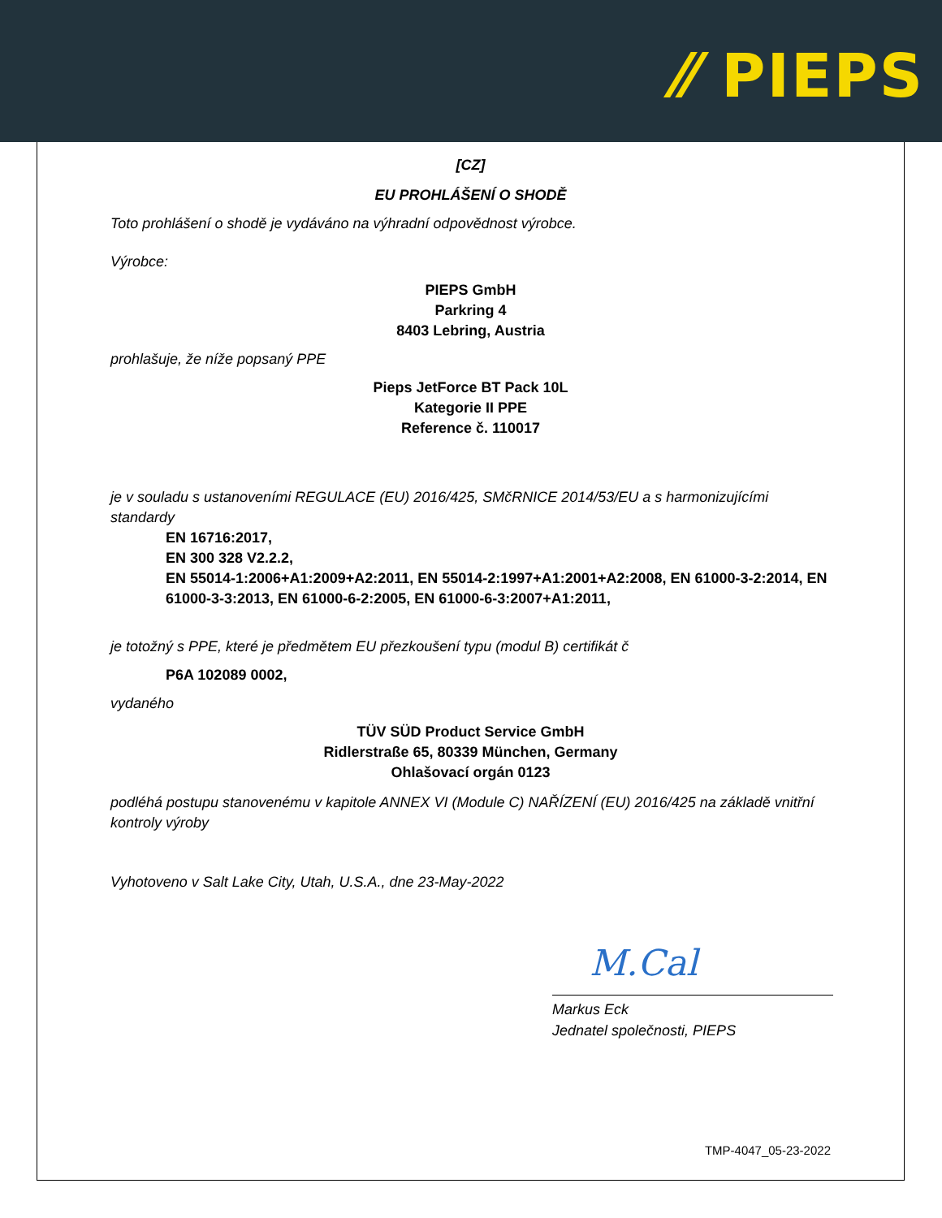⁄⁄ PIEPS
[CZ]
EU PROHLÁŠENÍ O SHODĚ
Toto prohlášení o shodě je vydáváno na výhradní odpovědnost výrobce.
Výrobce:
PIEPS GmbH
Parkring 4
8403 Lebring, Austria
prohlašuje, že níže popsaný PPE
Pieps JetForce BT Pack 10L
Kategorie II PPE
Reference č. 110017
je v souladu s ustanoveními REGULACE (EU) 2016/425, SMčRNICE 2014/53/EU a s harmonizujícími standardy
EN 16716:2017,
EN 300 328 V2.2.2,
EN 55014-1:2006+A1:2009+A2:2011, EN 55014-2:1997+A1:2001+A2:2008, EN 61000-3-2:2014, EN 61000-3-3:2013, EN 61000-6-2:2005, EN 61000-6-3:2007+A1:2011,
je totožný s PPE, které je předmětem EU přezkoušení typu (modul B) certifikát č
P6A 102089 0002,
vydaného
TÜV SÜD Product Service GmbH
Ridlerstraße 65, 80339 München, Germany
Ohlašovací orgán 0123
podléhá postupu stanovenému v kapitole ANNEX VI (Module C) NAŘÍZENÍ (EU) 2016/425 na základě vnitřní kontroly výroby
Vyhotoveno v Salt Lake City, Utah, U.S.A., dne 23-May-2022
M.Cal
Markus Eck
Jednatel společnosti, PIEPS
TMP-4047_05-23-2022